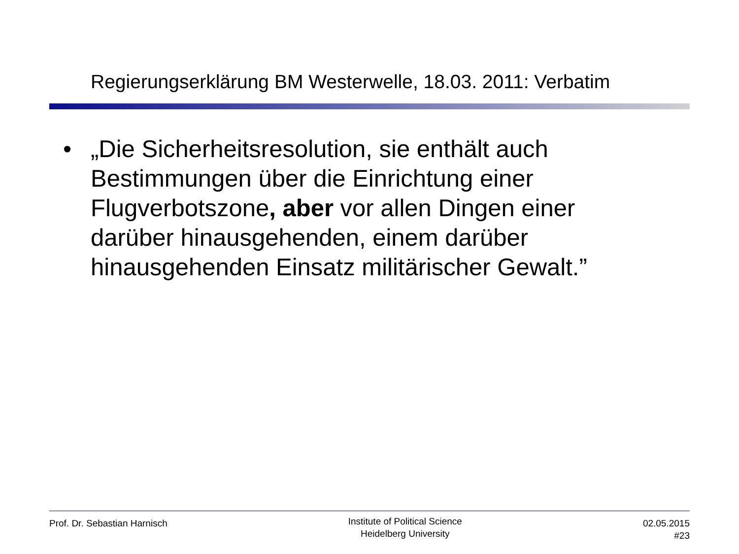Regierungserklärung BM Westerwelle, 18.03. 2011: Verbatim
• „Die Sicherheitsresolution, sie enthält auch Bestimmungen über die Einrichtung einer Flugverbotszone, aber vor allen Dingen einer darüber hinausgehenden, einem darüber hinausgehenden Einsatz militärischer Gewalt.”
Prof. Dr. Sebastian Harnisch
Institute of Political Science
Heidelberg University
02.05.2015
#23